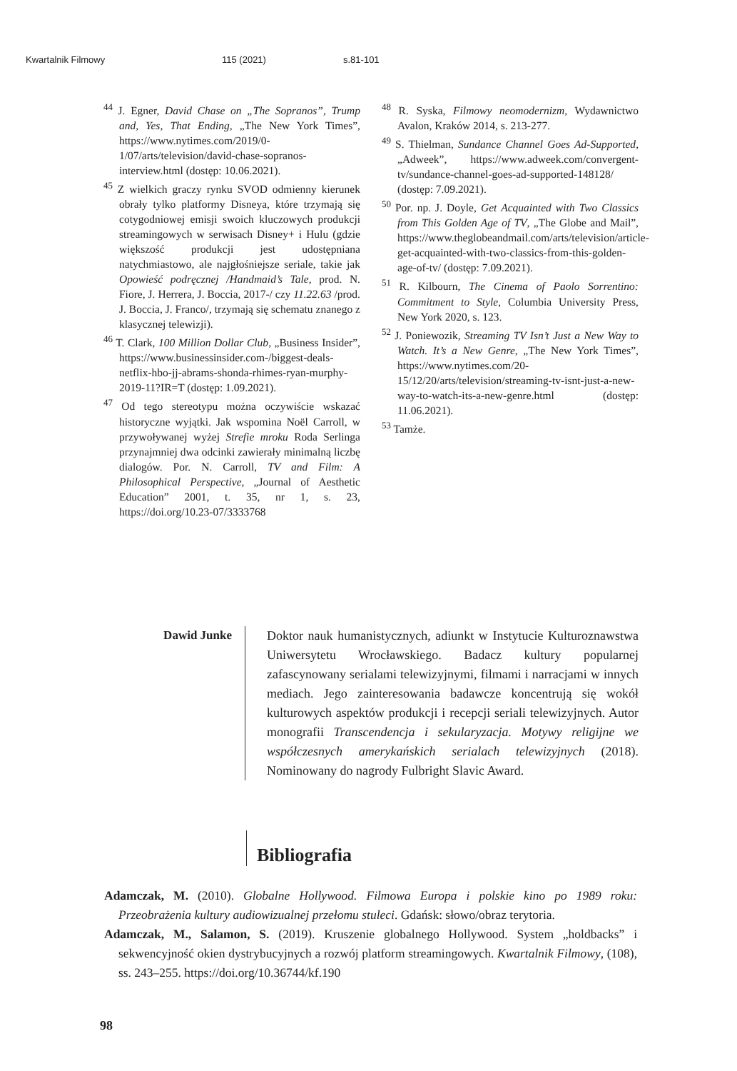Kwartalnik Filmowy 115 (2021) s.81-101
<sup>44</sup> J. Egner, David Chase on „The Sopranos”, Trump and, Yes, That Ending, „The New York Times”, https://www.nytimes.com/2019/0-1/07/arts/television/david-chase-sopranos-interview.html (dostęp: 10.06.2021).
<sup>45</sup> Z wielkich graczy rynku SVOD odmienny kierunek obrały tylko platformy Disneya, które trzymają się cotygodniowej emisji swoich kluczowych produkcji streamingowych w serwisach Disney+ i Hulu (gdzie większość produkcji jest udostępniana natychmiastowo, ale najgłośniejsze seriale, takie jak Opowieść podręcznej /Handmaid’s Tale, prod. N. Fiore, J. Herrera, J. Boccia, 2017-/ czy 11.22.63 /prod. J. Boccia, J. Franco/, trzymają się schematu znanego z klasycznej telewizji).
<sup>46</sup> T. Clark, 100 Million Dollar Club, „Business Insider”, https://www.businessinsider.com-/biggest-deals-netflix-hbo-jj-abrams-shonda-rhimes-ryan-murphy-2019-11?IR=T (dostęp: 1.09.2021).
<sup>47</sup> Od tego stereotypu można oczywiście wskazać historyczne wyjątki. Jak wspomina Noël Carroll, w przywoływanej wyżej Strefie mroku Roda Serlinga przynajmniej dwa odcinki zawierały minimalną liczbę dialogów. Por. N. Carroll, TV and Film: A Philosophical Perspective, „Journal of Aesthetic Education” 2001, t. 35, nr 1, s. 23, https://doi.org/10.23-07/3333768
<sup>48</sup> R. Syska, Filmowy neomodernizm, Wydawnictwo Avalon, Kraków 2014, s. 213-277.
<sup>49</sup> S. Thielman, Sundance Channel Goes Ad-Supported, „Adweek”, https://www.adweek.com/convergent-tv/sundance-channel-goes-ad-supported-148128/ (dostęp: 7.09.2021).
<sup>50</sup> Por. np. J. Doyle, Get Acquainted with Two Classics from This Golden Age of TV, „The Globe and Mail”, https://www.theglobeandmail.com/arts/television/article-get-acquainted-with-two-classics-from-this-golden-age-of-tv/ (dostęp: 7.09.2021).
<sup>51</sup> R. Kilbourn, The Cinema of Paolo Sorrentino: Commitment to Style, Columbia University Press, New York 2020, s. 123.
<sup>52</sup> J. Poniewozik, Streaming TV Isn’t Just a New Way to Watch. It’s a New Genre, „The New York Times”, https://www.nytimes.com/20-15/12/20/arts/television/streaming-tv-isnt-just-a-new-way-to-watch-its-a-new-genre.html (dostęp: 11.06.2021).
<sup>53</sup> Tamże.
Dawid Junke
Doktor nauk humanistycznych, adiunkt w Instytucie Kulturoznawstwa Uniwersytetu Wrocławskiego. Badacz kultury popularnej zafascynowany serialami telewizyjnymi, filmami i narracjami w innych mediach. Jego zainteresowania badawcze koncentrują się wokół kulturowych aspektów produkcji i recepcji seriali telewizyjnych. Autor monografii Transcendencja i sekularyzacja. Motywy religijne we współczesnych amerykańskich serialach telewizyjnych (2018). Nominowany do nagrody Fulbright Slavic Award.
Bibliografia
Adamczak, M. (2010). Globalne Hollywood. Filmowa Europa i polskie kino po 1989 roku: Przeobrażenia kultury audiowizualnej przełomu stuleci. Gdańsk: słowo/obraz terytoria.
Adamczak, M., Salamon, S. (2019). Kruszenie globalnego Hollywood. System „holdbacks” i sekwencyjność okien dystrybucyjnych a rozwój platform streamingowych. Kwartalnik Filmowy, (108), ss. 243–255. https://doi.org/10.36744/kf.190
98